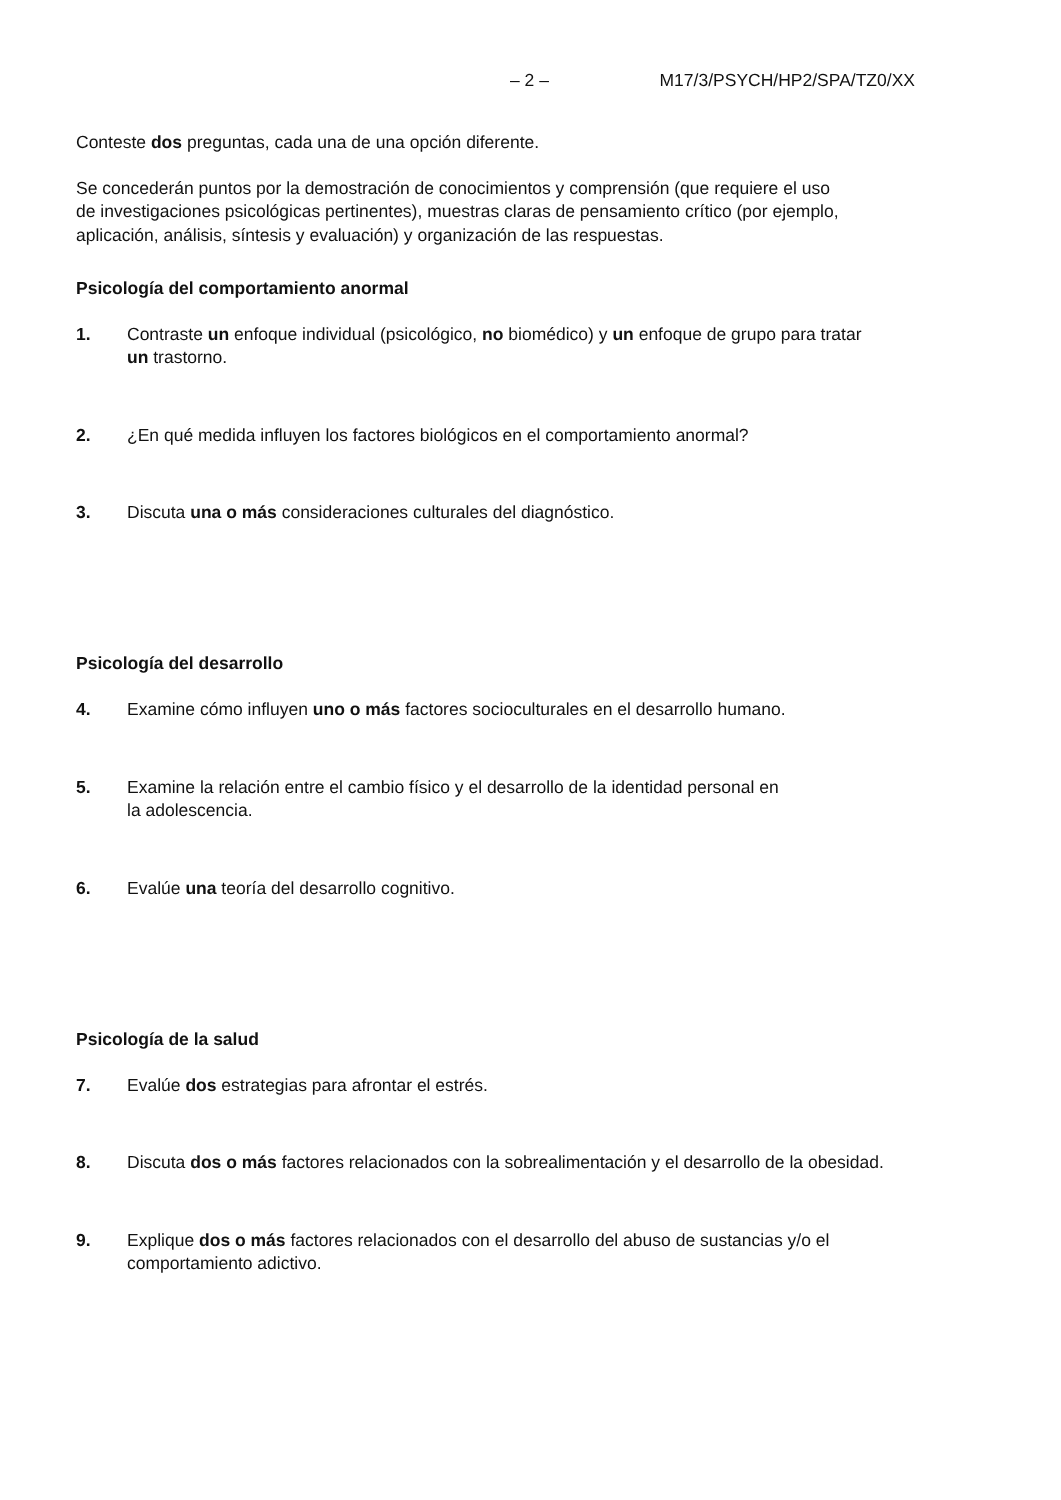– 2 – M17/3/PSYCH/HP2/SPA/TZ0/XX
Conteste dos preguntas, cada una de una opción diferente.
Se concederán puntos por la demostración de conocimientos y comprensión (que requiere el uso
de investigaciones psicológicas pertinentes), muestras claras de pensamiento crítico (por ejemplo,
aplicación, análisis, síntesis y evaluación) y organización de las respuestas.
Psicología del comportamiento anormal
1. Contraste un enfoque individual (psicológico, no biomédico) y un enfoque de grupo para tratar
un trastorno.
2. ¿En qué medida influyen los factores biológicos en el comportamiento anormal?
3. Discuta una o más consideraciones culturales del diagnóstico.
Psicología del desarrollo
4. Examine cómo influyen uno o más factores socioculturales en el desarrollo humano.
5. Examine la relación entre el cambio físico y el desarrollo de la identidad personal en
la adolescencia.
6. Evalúe una teoría del desarrollo cognitivo.
Psicología de la salud
7. Evalúe dos estrategias para afrontar el estrés.
8. Discuta dos o más factores relacionados con la sobrealimentación y el desarrollo de la obesidad.
9. Explique dos o más factores relacionados con el desarrollo del abuso de sustancias y/o el
comportamiento adictivo.